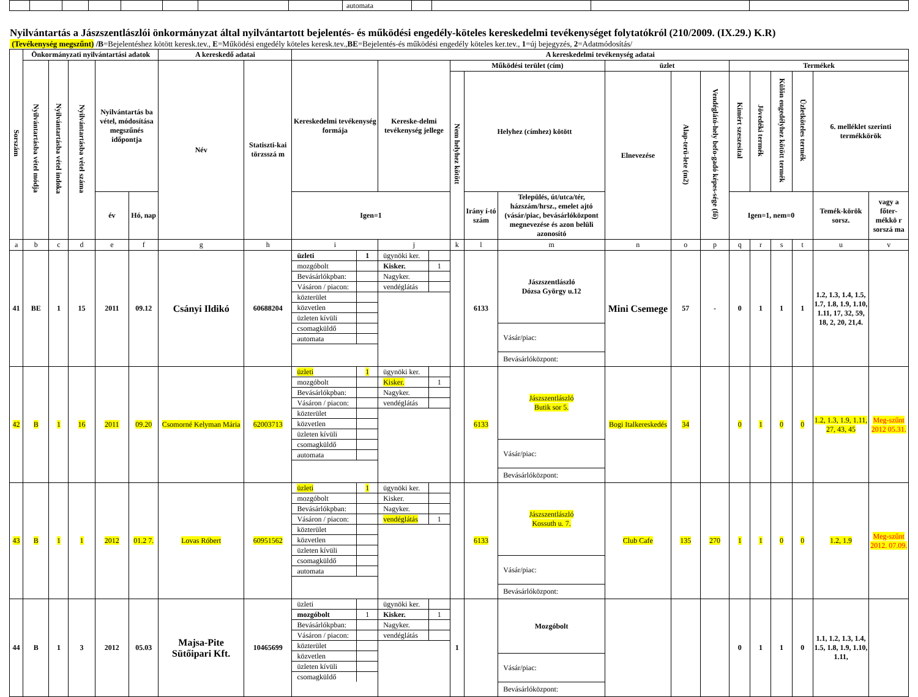| | | | | | | | | automata | | | | |
Nyilvántartás a Jászszentlászlói önkormányzat által nyilvántartott bejelentés- és működési engedély-köteles kereskedelmi tevékenységet folytatókról (210/2009. (IX.29.) K.R)
(Tevékenység megszűnt) /B=Bejelentéshez kötött keresk.tev., E=Működési engedély köteles keresk.tev.,BE=Bejelentés-és működési engedély köteles ker.tev., 1=új bejegyzés, 2=Adatmódosítás/
| Sorszám | Önkormányzati nyilvántartási adatok | | | | | A kereskedő adatai | | A kereskedelmi tevékenység adatai | | | | | | | | | | | | | |
| --- | --- | --- | --- | --- | --- | --- | --- | --- | --- | --- | --- | --- | --- | --- | --- | --- | --- | --- | --- | --- | --- |
| | Nyilvántartásba vétel módja | Nyilvántartásba vétel indoka | Nyilvántartásba vétel száma | Nyilvántartás ba vétel, módosítása megszűnés időpontja | | Név | Statiszti-kai törzsszá m | Kereskedelmi tevékenység formája | Kereske-delmi tevékenység jellege | Működési terület (cím) | | | üzlet | | | Termékek | | | | | |
| | | | | | | | | | | Nem helyhez kötött | Helyhez (címhez) kötött | | Elnevezése | Alap-terü-lete (m2) | Vendéglátó-hely befo-gadó képes-sége (fő) | Kimért szeszesital | Jövedéki termék | Külön engedélyhez kötött termék | Üzletköteles termék | 6. melléklet szerinti termékkörök | |
| | | | | év | Hó, nap | | | Igen=1 | | | Irány í-tó szám | Település, út/utca/tér, házszám/hrsz., emelet ajtó (vásár/piac, bevásárlóközpont megnevezése és azon belüli azonosító | | | | Igen=1, nem=0 | | | | Temék-körök sorsz. | vagy a főter-mékkö r sorszá ma |
| a | b | c | d | e | f | g | h | i | j | k | l | m | n | o | p | q | r | s | t | u | v |
| 41 | BE | 1 | 15 | 2011 | 09.12 | Csányi Ildikó | 60688204 | / üzleti / 1 / / mozgóbolt / / / Bevásárlókpban: / / / Vásáron / piacon: / / / közterület / / / közvetlen / / / üzleten kívüli / / / csomagküldő / / / automata / / | / ügynöki ker. / / / Kisker. / 1 / / Nagyker. / / / vendéglátás / / | | 6133 | / Jászszentlászló Dózsa György u.12 / / Vásár/piac: / / Bevásárlóközpont: / | Mini Csemege | 57 | - | 0 | 1 | 1 | 1 | 1.2, 1.3, 1.4, 1.5, 1.7, 1.8, 1.9, 1.10, 1.11, 17, 32, 59, 18, 2, 20, 21,4. | |
| 42 | B | 1 | 16 | 2011 | 09.20 | Csomorné Kelyman Mária | 62003713 | / üzleti / 1 / / mozgóbolt / / / Bevásárlókpban: / / / Vásáron / piacon: / / / közterület / / / közvetlen / / / üzleten kívüli / / / csomagküldő / / / automata / / | / ügynöki ker. / / / Kisker. / 1 / / Nagyker. / / / vendéglátás / / | | 6133 | / Jászszentlászló Butik sor 5. / / Vásár/piac: / / Bevásárlóközpont: / | Bogi Italkereskedés | 34 | | 0 | 1 | 0 | 0 | 1.2, 1.3, 1.9, 1.11, 27, 43, 45 | Meg-szűnt 2012 05.31. |
| 43 | B | 1 | 1 | 2012 | 01.2 7. | Lovas Róbert | 60951562 | / üzleti / 1 / / mozgóbolt / / / Bevásárlókpban: / / / Vásáron / piacon: / / / közterület / / / közvetlen / / / üzleten kívüli / / / csomagküldő / / / automata / / | / ügynöki ker. / / / Kisker. / / / Nagyker. / / / vendéglátás / 1 / | | 6133 | / Jászszentlászló Kossuth u. 7. / / Vásár/piac: / / Bevásárlóközpont: / | Club Cafe | 135 | 270 | 1 | 1 | 0 | 0 | 1.2, 1.9 | Meg-szűnt 2012. 07.09. |
| 44 | B | 1 | 3 | 2012 | 05.03 | Majsa-Pite Sütőipari Kft. | 10465699 | / üzleti / / / mozgóbolt / 1 / / Bevásárlókpban: / / / Vásáron / piacon: / / / közterület / / / közvetlen / / / üzleten kívüli / / / csomagküldő / / | / ügynöki ker. / / / Kisker. / 1 / / Nagyker. / / / vendéglátás / / | 1 | | / Mozgóbolt / / Vásár/piac: / / Bevásárlóközpont: / | | | | 0 | 1 | 1 | 0 | 1.1, 1.2, 1.3, 1.4, 1.5, 1.8, 1.9, 1.10, 1.11, | |